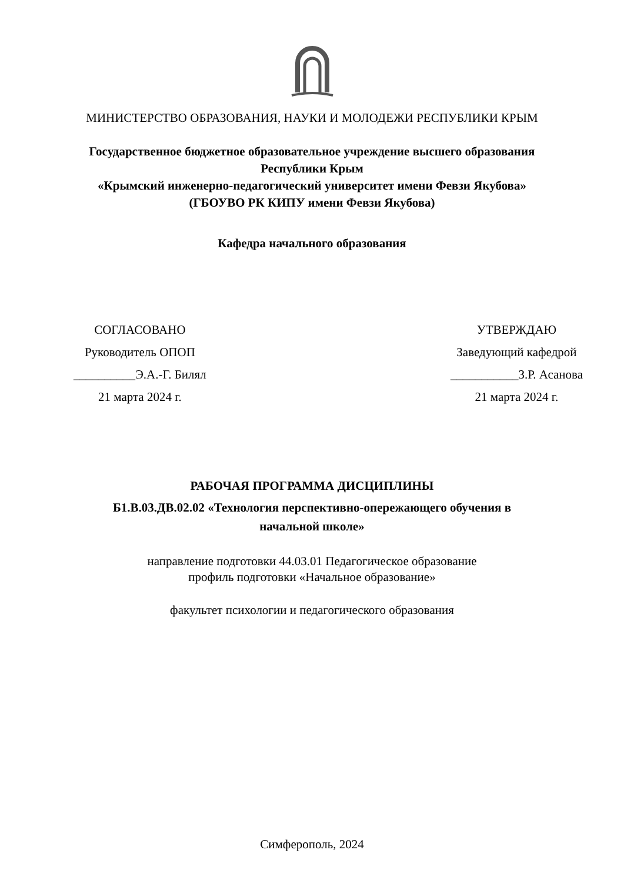МИНИСТЕРСТВО ОБРАЗОВАНИЯ, НАУКИ И МОЛОДЕЖИ РЕСПУБЛИКИ КРЫМ
Государственное бюджетное образовательное учреждение высшего образования
Республики Крым
«Крымский инженерно-педагогический университет имени Февзи Якубова»
(ГБОУВО РК КИПУ имени Февзи Якубова)
Кафедра начального образования
СОГЛАСОВАНО
Руководитель ОПОП
__________Э.А.-Г. Билял
21 марта 2024 г.
УТВЕРЖДАЮ
Заведующий кафедрой
___________З.Р. Асанова
21 марта 2024 г.
РАБОЧАЯ ПРОГРАММА ДИСЦИПЛИНЫ
Б1.В.03.ДВ.02.02 «Технология перспективно-опережающего обучения в
начальной школе»
направление подготовки 44.03.01 Педагогическое образование
профиль подготовки «Начальное образование»
факультет психологии и педагогического образования
Симферополь, 2024